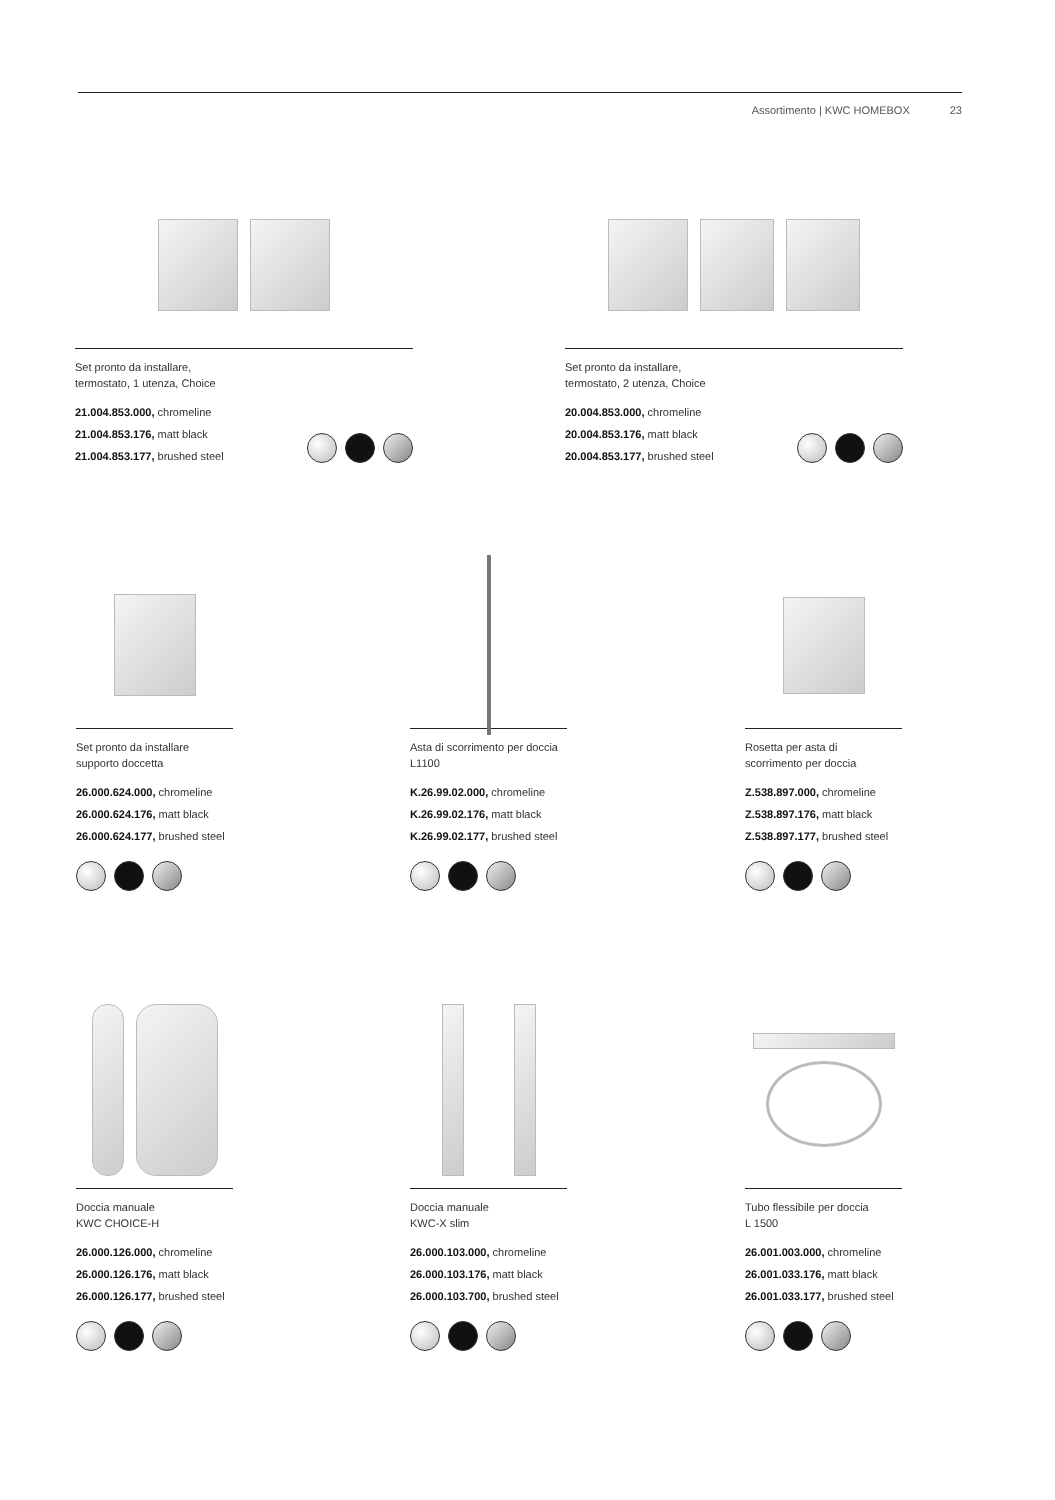Assortimento | KWC HOMEBOX 23
Set pronto da installare,
termostato, 1 utenza, Choice
21.004.853.000, chromeline
21.004.853.176, matt black
21.004.853.177, brushed steel
Set pronto da installare,
termostato, 2 utenza, Choice
20.004.853.000, chromeline
20.004.853.176, matt black
20.004.853.177, brushed steel
Set pronto da installare
supporto doccetta
26.000.624.000, chromeline
26.000.624.176, matt black
26.000.624.177, brushed steel
Asta di scorrimento per doccia
L1100
K.26.99.02.000, chromeline
K.26.99.02.176, matt black
K.26.99.02.177, brushed steel
Rosetta per asta di
scorrimento per doccia
Z.538.897.000, chromeline
Z.538.897.176, matt black
Z.538.897.177, brushed steel
Doccia manuale
KWC CHOICE-H
26.000.126.000, chromeline
26.000.126.176, matt black
26.000.126.177, brushed steel
Doccia manuale
KWC-X slim
26.000.103.000, chromeline
26.000.103.176, matt black
26.000.103.700, brushed steel
Tubo flessibile per doccia
L 1500
26.001.003.000, chromeline
26.001.033.176, matt black
26.001.033.177, brushed steel